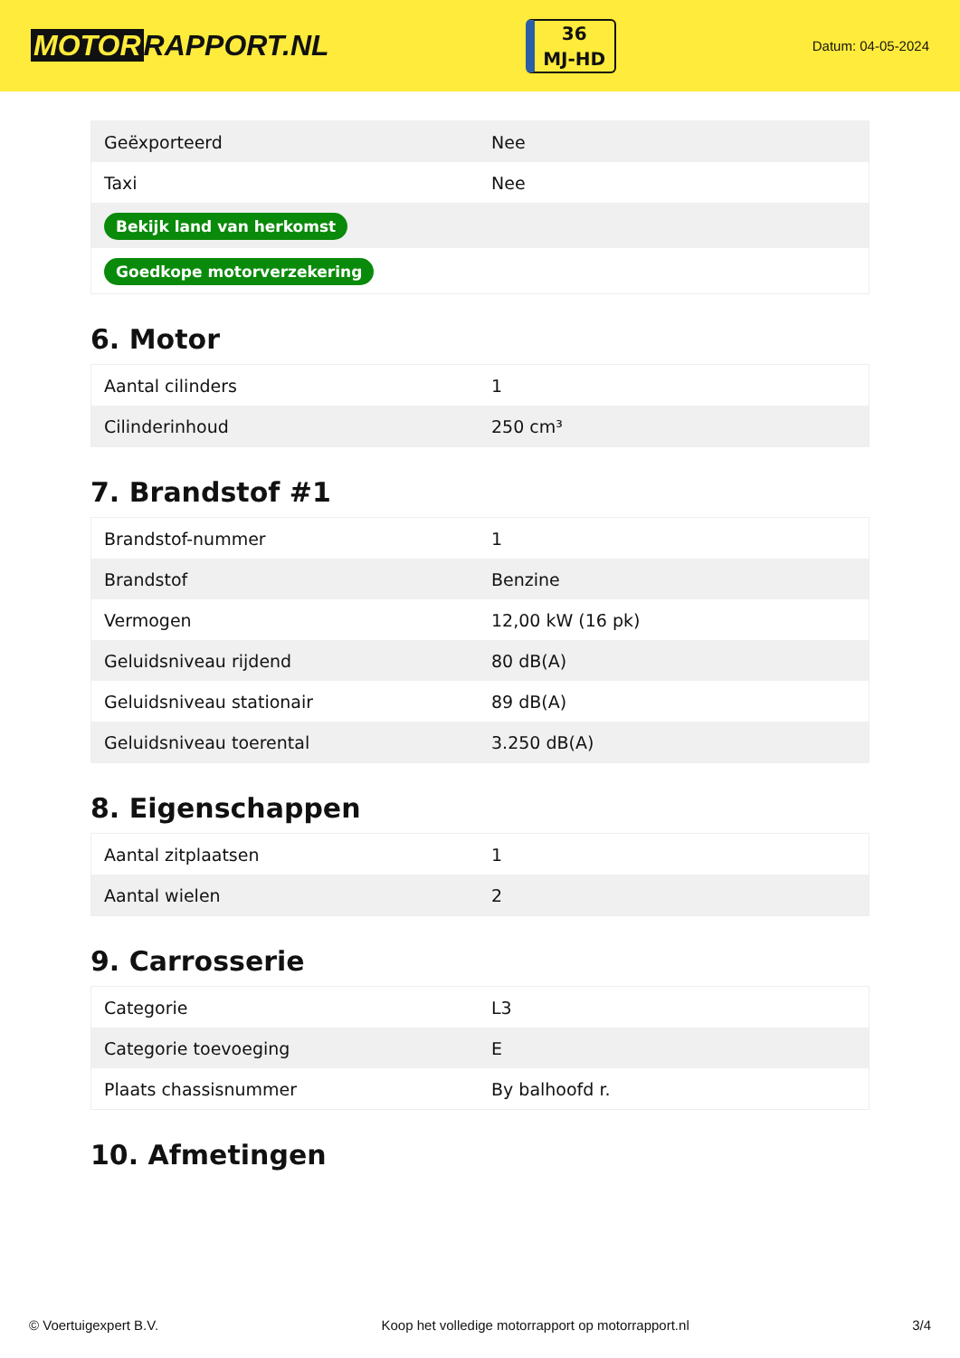MOTOR RAPPORT.NL
36
MJ-HD
Datum: 04-05-2024
| Geëxporteerd | Nee |
| Taxi | Nee |
| Bekijk land van herkomst | |
| Goedkope motorverzekering | |
6. Motor
| Aantal cilinders | 1 |
| Cilinderinhoud | 250 cm³ |
7. Brandstof #1
| Brandstof-nummer | 1 |
| Brandstof | Benzine |
| Vermogen | 12,00 kW (16 pk) |
| Geluidsniveau rijdend | 80 dB(A) |
| Geluidsniveau stationair | 89 dB(A) |
| Geluidsniveau toerental | 3.250 dB(A) |
8. Eigenschappen
| Aantal zitplaatsen | 1 |
| Aantal wielen | 2 |
9. Carrosserie
| Categorie | L3 |
| Categorie toevoeging | E |
| Plaats chassisnummer | By balhoofd r. |
10. Afmetingen
© Voertuigexpert B.V. Koop het volledige motorrapport op motorrapport.nl 3/4